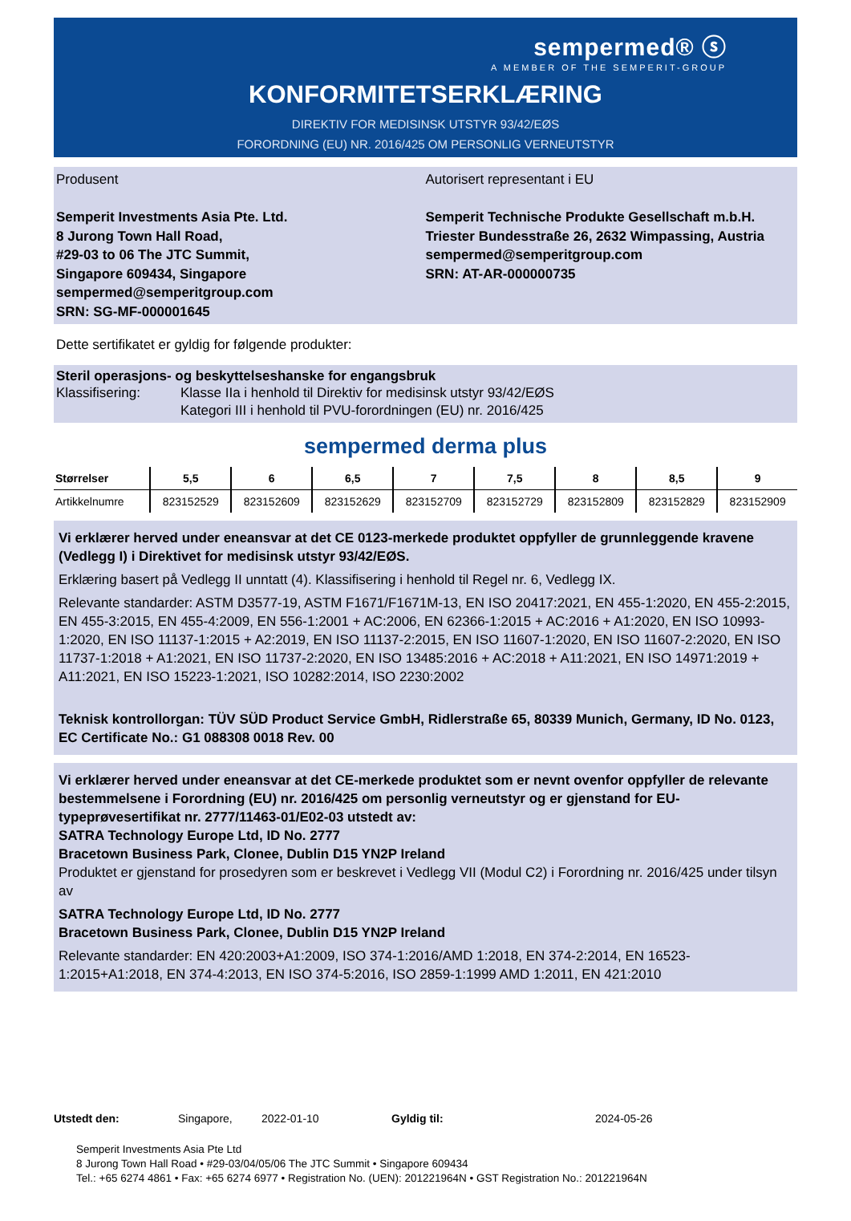sempermed® ⓢ
A MEMBER OF THE SEMPERIT-GROUP
KONFORMITETSERKLÆRING
DIREKTIV FOR MEDISINSK UTSTYR 93/42/EØS
FORORDNING (EU) NR. 2016/425 OM PERSONLIG VERNEUTSTYR
Produsent
Semperit Investments Asia Pte. Ltd.
8 Jurong Town Hall Road,
#29-03 to 06 The JTC Summit,
Singapore 609434, Singapore
sempermed@semperitgroup.com
SRN: SG-MF-000001645
Autorisert representant i EU
Semperit Technische Produkte Gesellschaft m.b.H.
Triester Bundesstraße 26, 2632 Wimpassing, Austria
sempermed@semperitgroup.com
SRN: AT-AR-000000735
Dette sertifikatet er gyldig for følgende produkter:
Steril operasjons- og beskyttelseshanske for engangsbruk
Klassifisering: Klasse IIa i henhold til Direktiv for medisinsk utstyr 93/42/EØS
Kategori III i henhold til PVU-forordningen (EU) nr. 2016/425
sempermed derma plus
| Størrelser | 5,5 | 6 | 6,5 | 7 | 7,5 | 8 | 8,5 | 9 |
| --- | --- | --- | --- | --- | --- | --- | --- | --- |
| Artikkelnumre | 823152529 | 823152609 | 823152629 | 823152709 | 823152729 | 823152809 | 823152829 | 823152909 |
Vi erklærer herved under eneansvar at det CE 0123-merkede produktet oppfyller de grunnleggende kravene (Vedlegg I) i Direktivet for medisinsk utstyr 93/42/EØS.
Erklæring basert på Vedlegg II unntatt (4). Klassifisering i henhold til Regel nr. 6, Vedlegg IX.
Relevante standarder: ASTM D3577-19, ASTM F1671/F1671M-13, EN ISO 20417:2021, EN 455-1:2020, EN 455-2:2015, EN 455-3:2015, EN 455-4:2009, EN 556-1:2001 + AC:2006, EN 62366-1:2015 + AC:2016 + A1:2020, EN ISO 10993-1:2020, EN ISO 11137-1:2015 + A2:2019, EN ISO 11137-2:2015, EN ISO 11607-1:2020, EN ISO 11607-2:2020, EN ISO 11737-1:2018 + A1:2021, EN ISO 11737-2:2020, EN ISO 13485:2016 + AC:2018 + A11:2021, EN ISO 14971:2019 + A11:2021, EN ISO 15223-1:2021, ISO 10282:2014, ISO 2230:2002
Teknisk kontrollorgan: TÜV SÜD Product Service GmbH, Ridlerstraße 65, 80339 Munich, Germany, ID No. 0123, EC Certificate No.: G1 088308 0018 Rev. 00
Vi erklærer herved under eneansvar at det CE-merkede produktet som er nevnt ovenfor oppfyller de relevante bestemmelsene i Forordning (EU) nr. 2016/425 om personlig verneutstyr og er gjenstand for EU-typeprøvesertifikat nr. 2777/11463-01/E02-03 utstedt av:
SATRA Technology Europe Ltd, ID No. 2777
Bracetown Business Park, Clonee, Dublin D15 YN2P Ireland
Produktet er gjenstand for prosedyren som er beskrevet i Vedlegg VII (Modul C2) i Forordning nr. 2016/425 under tilsyn av
SATRA Technology Europe Ltd, ID No. 2777
Bracetown Business Park, Clonee, Dublin D15 YN2P Ireland
Relevante standarder: EN 420:2003+A1:2009, ISO 374-1:2016/AMD 1:2018, EN 374-2:2014, EN 16523-1:2015+A1:2018, EN 374-4:2013, EN ISO 374-5:2016, ISO 2859-1:1999 AMD 1:2011, EN 421:2010
Utstedt den: Singapore, 2022-01-10 Gyldig til: 2024-05-26
Semperit Investments Asia Pte Ltd
8 Jurong Town Hall Road • #29-03/04/05/06 The JTC Summit • Singapore 609434
Tel.: +65 6274 4861 • Fax: +65 6274 6977 • Registration No. (UEN): 201221964N • GST Registration No.: 201221964N